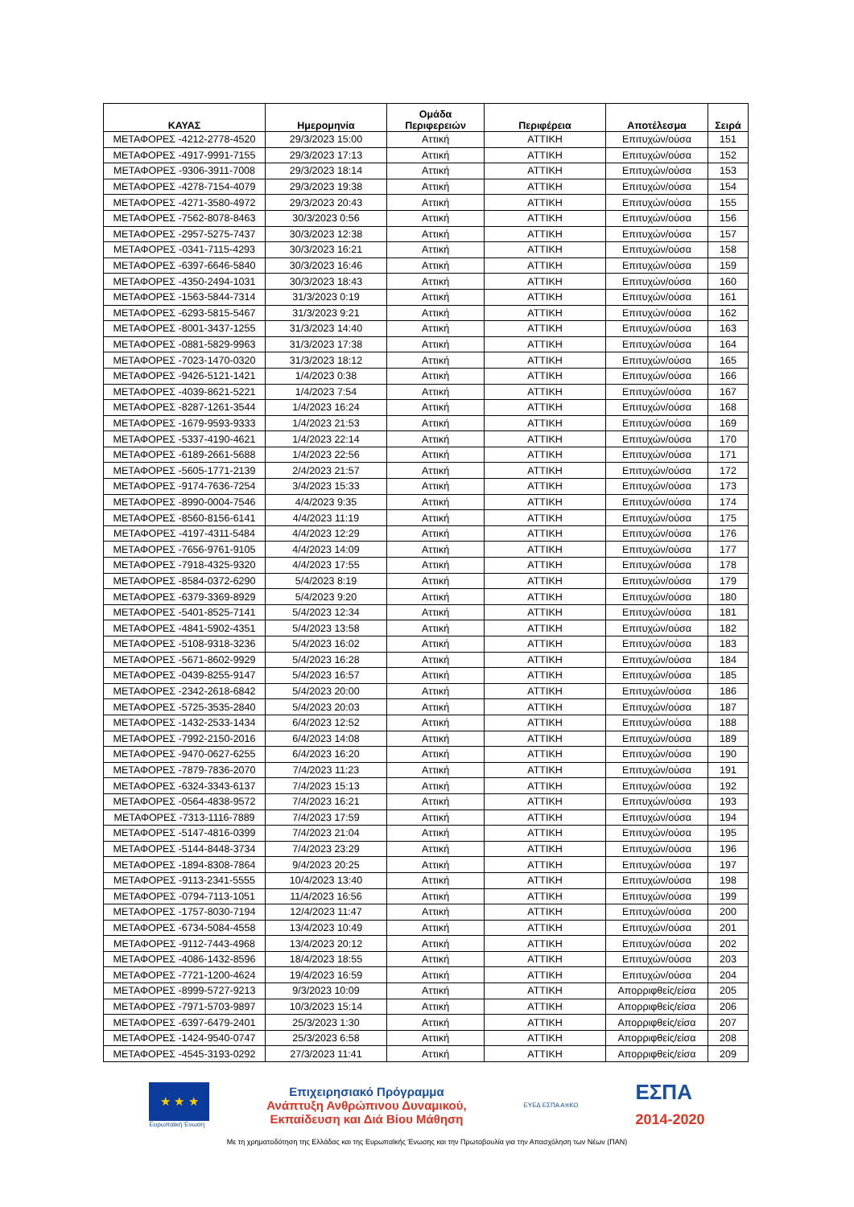| ΚΑΥΑΣ | Ημερομηνία | Ομάδα Περιφερειών | Περιφέρεια | Αποτέλεσμα | Σειρά |
| --- | --- | --- | --- | --- | --- |
| ΜΕΤΑΦΟΡΕΣ -4212-2778-4520 | 29/3/2023 15:00 | Αττική | ΑΤΤΙΚΗ | Επιτυχών/ούσα | 151 |
| ΜΕΤΑΦΟΡΕΣ -4917-9991-7155 | 29/3/2023 17:13 | Αττική | ΑΤΤΙΚΗ | Επιτυχών/ούσα | 152 |
| ΜΕΤΑΦΟΡΕΣ -9306-3911-7008 | 29/3/2023 18:14 | Αττική | ΑΤΤΙΚΗ | Επιτυχών/ούσα | 153 |
| ΜΕΤΑΦΟΡΕΣ -4278-7154-4079 | 29/3/2023 19:38 | Αττική | ΑΤΤΙΚΗ | Επιτυχών/ούσα | 154 |
| ΜΕΤΑΦΟΡΕΣ -4271-3580-4972 | 29/3/2023 20:43 | Αττική | ΑΤΤΙΚΗ | Επιτυχών/ούσα | 155 |
| ΜΕΤΑΦΟΡΕΣ -7562-8078-8463 | 30/3/2023 0:56 | Αττική | ΑΤΤΙΚΗ | Επιτυχών/ούσα | 156 |
| ΜΕΤΑΦΟΡΕΣ -2957-5275-7437 | 30/3/2023 12:38 | Αττική | ΑΤΤΙΚΗ | Επιτυχών/ούσα | 157 |
| ΜΕΤΑΦΟΡΕΣ -0341-7115-4293 | 30/3/2023 16:21 | Αττική | ΑΤΤΙΚΗ | Επιτυχών/ούσα | 158 |
| ΜΕΤΑΦΟΡΕΣ -6397-6646-5840 | 30/3/2023 16:46 | Αττική | ΑΤΤΙΚΗ | Επιτυχών/ούσα | 159 |
| ΜΕΤΑΦΟΡΕΣ -4350-2494-1031 | 30/3/2023 18:43 | Αττική | ΑΤΤΙΚΗ | Επιτυχών/ούσα | 160 |
| ΜΕΤΑΦΟΡΕΣ -1563-5844-7314 | 31/3/2023 0:19 | Αττική | ΑΤΤΙΚΗ | Επιτυχών/ούσα | 161 |
| ΜΕΤΑΦΟΡΕΣ -6293-5815-5467 | 31/3/2023 9:21 | Αττική | ΑΤΤΙΚΗ | Επιτυχών/ούσα | 162 |
| ΜΕΤΑΦΟΡΕΣ -8001-3437-1255 | 31/3/2023 14:40 | Αττική | ΑΤΤΙΚΗ | Επιτυχών/ούσα | 163 |
| ΜΕΤΑΦΟΡΕΣ -0881-5829-9963 | 31/3/2023 17:38 | Αττική | ΑΤΤΙΚΗ | Επιτυχών/ούσα | 164 |
| ΜΕΤΑΦΟΡΕΣ -7023-1470-0320 | 31/3/2023 18:12 | Αττική | ΑΤΤΙΚΗ | Επιτυχών/ούσα | 165 |
| ΜΕΤΑΦΟΡΕΣ -9426-5121-1421 | 1/4/2023 0:38 | Αττική | ΑΤΤΙΚΗ | Επιτυχών/ούσα | 166 |
| ΜΕΤΑΦΟΡΕΣ -4039-8621-5221 | 1/4/2023 7:54 | Αττική | ΑΤΤΙΚΗ | Επιτυχών/ούσα | 167 |
| ΜΕΤΑΦΟΡΕΣ -8287-1261-3544 | 1/4/2023 16:24 | Αττική | ΑΤΤΙΚΗ | Επιτυχών/ούσα | 168 |
| ΜΕΤΑΦΟΡΕΣ -1679-9593-9333 | 1/4/2023 21:53 | Αττική | ΑΤΤΙΚΗ | Επιτυχών/ούσα | 169 |
| ΜΕΤΑΦΟΡΕΣ -5337-4190-4621 | 1/4/2023 22:14 | Αττική | ΑΤΤΙΚΗ | Επιτυχών/ούσα | 170 |
| ΜΕΤΑΦΟΡΕΣ -6189-2661-5688 | 1/4/2023 22:56 | Αττική | ΑΤΤΙΚΗ | Επιτυχών/ούσα | 171 |
| ΜΕΤΑΦΟΡΕΣ -5605-1771-2139 | 2/4/2023 21:57 | Αττική | ΑΤΤΙΚΗ | Επιτυχών/ούσα | 172 |
| ΜΕΤΑΦΟΡΕΣ -9174-7636-7254 | 3/4/2023 15:33 | Αττική | ΑΤΤΙΚΗ | Επιτυχών/ούσα | 173 |
| ΜΕΤΑΦΟΡΕΣ -8990-0004-7546 | 4/4/2023 9:35 | Αττική | ΑΤΤΙΚΗ | Επιτυχών/ούσα | 174 |
| ΜΕΤΑΦΟΡΕΣ -8560-8156-6141 | 4/4/2023 11:19 | Αττική | ΑΤΤΙΚΗ | Επιτυχών/ούσα | 175 |
| ΜΕΤΑΦΟΡΕΣ -4197-4311-5484 | 4/4/2023 12:29 | Αττική | ΑΤΤΙΚΗ | Επιτυχών/ούσα | 176 |
| ΜΕΤΑΦΟΡΕΣ -7656-9761-9105 | 4/4/2023 14:09 | Αττική | ΑΤΤΙΚΗ | Επιτυχών/ούσα | 177 |
| ΜΕΤΑΦΟΡΕΣ -7918-4325-9320 | 4/4/2023 17:55 | Αττική | ΑΤΤΙΚΗ | Επιτυχών/ούσα | 178 |
| ΜΕΤΑΦΟΡΕΣ -8584-0372-6290 | 5/4/2023 8:19 | Αττική | ΑΤΤΙΚΗ | Επιτυχών/ούσα | 179 |
| ΜΕΤΑΦΟΡΕΣ -6379-3369-8929 | 5/4/2023 9:20 | Αττική | ΑΤΤΙΚΗ | Επιτυχών/ούσα | 180 |
| ΜΕΤΑΦΟΡΕΣ -5401-8525-7141 | 5/4/2023 12:34 | Αττική | ΑΤΤΙΚΗ | Επιτυχών/ούσα | 181 |
| ΜΕΤΑΦΟΡΕΣ -4841-5902-4351 | 5/4/2023 13:58 | Αττική | ΑΤΤΙΚΗ | Επιτυχών/ούσα | 182 |
| ΜΕΤΑΦΟΡΕΣ -5108-9318-3236 | 5/4/2023 16:02 | Αττική | ΑΤΤΙΚΗ | Επιτυχών/ούσα | 183 |
| ΜΕΤΑΦΟΡΕΣ -5671-8602-9929 | 5/4/2023 16:28 | Αττική | ΑΤΤΙΚΗ | Επιτυχών/ούσα | 184 |
| ΜΕΤΑΦΟΡΕΣ -0439-8255-9147 | 5/4/2023 16:57 | Αττική | ΑΤΤΙΚΗ | Επιτυχών/ούσα | 185 |
| ΜΕΤΑΦΟΡΕΣ -2342-2618-6842 | 5/4/2023 20:00 | Αττική | ΑΤΤΙΚΗ | Επιτυχών/ούσα | 186 |
| ΜΕΤΑΦΟΡΕΣ -5725-3535-2840 | 5/4/2023 20:03 | Αττική | ΑΤΤΙΚΗ | Επιτυχών/ούσα | 187 |
| ΜΕΤΑΦΟΡΕΣ -1432-2533-1434 | 6/4/2023 12:52 | Αττική | ΑΤΤΙΚΗ | Επιτυχών/ούσα | 188 |
| ΜΕΤΑΦΟΡΕΣ -7992-2150-2016 | 6/4/2023 14:08 | Αττική | ΑΤΤΙΚΗ | Επιτυχών/ούσα | 189 |
| ΜΕΤΑΦΟΡΕΣ -9470-0627-6255 | 6/4/2023 16:20 | Αττική | ΑΤΤΙΚΗ | Επιτυχών/ούσα | 190 |
| ΜΕΤΑΦΟΡΕΣ -7879-7836-2070 | 7/4/2023 11:23 | Αττική | ΑΤΤΙΚΗ | Επιτυχών/ούσα | 191 |
| ΜΕΤΑΦΟΡΕΣ -6324-3343-6137 | 7/4/2023 15:13 | Αττική | ΑΤΤΙΚΗ | Επιτυχών/ούσα | 192 |
| ΜΕΤΑΦΟΡΕΣ -0564-4838-9572 | 7/4/2023 16:21 | Αττική | ΑΤΤΙΚΗ | Επιτυχών/ούσα | 193 |
| ΜΕΤΑΦΟΡΕΣ -7313-1116-7889 | 7/4/2023 17:59 | Αττική | ΑΤΤΙΚΗ | Επιτυχών/ούσα | 194 |
| ΜΕΤΑΦΟΡΕΣ -5147-4816-0399 | 7/4/2023 21:04 | Αττική | ΑΤΤΙΚΗ | Επιτυχών/ούσα | 195 |
| ΜΕΤΑΦΟΡΕΣ -5144-8448-3734 | 7/4/2023 23:29 | Αττική | ΑΤΤΙΚΗ | Επιτυχών/ούσα | 196 |
| ΜΕΤΑΦΟΡΕΣ -1894-8308-7864 | 9/4/2023 20:25 | Αττική | ΑΤΤΙΚΗ | Επιτυχών/ούσα | 197 |
| ΜΕΤΑΦΟΡΕΣ -9113-2341-5555 | 10/4/2023 13:40 | Αττική | ΑΤΤΙΚΗ | Επιτυχών/ούσα | 198 |
| ΜΕΤΑΦΟΡΕΣ -0794-7113-1051 | 11/4/2023 16:56 | Αττική | ΑΤΤΙΚΗ | Επιτυχών/ούσα | 199 |
| ΜΕΤΑΦΟΡΕΣ -1757-8030-7194 | 12/4/2023 11:47 | Αττική | ΑΤΤΙΚΗ | Επιτυχών/ούσα | 200 |
| ΜΕΤΑΦΟΡΕΣ -6734-5084-4558 | 13/4/2023 10:49 | Αττική | ΑΤΤΙΚΗ | Επιτυχών/ούσα | 201 |
| ΜΕΤΑΦΟΡΕΣ -9112-7443-4968 | 13/4/2023 20:12 | Αττική | ΑΤΤΙΚΗ | Επιτυχών/ούσα | 202 |
| ΜΕΤΑΦΟΡΕΣ -4086-1432-8596 | 18/4/2023 18:55 | Αττική | ΑΤΤΙΚΗ | Επιτυχών/ούσα | 203 |
| ΜΕΤΑΦΟΡΕΣ -7721-1200-4624 | 19/4/2023 16:59 | Αττική | ΑΤΤΙΚΗ | Επιτυχών/ούσα | 204 |
| ΜΕΤΑΦΟΡΕΣ -8999-5727-9213 | 9/3/2023 10:09 | Αττική | ΑΤΤΙΚΗ | Απορριφθείς/είσα | 205 |
| ΜΕΤΑΦΟΡΕΣ -7971-5703-9897 | 10/3/2023 15:14 | Αττική | ΑΤΤΙΚΗ | Απορριφθείς/είσα | 206 |
| ΜΕΤΑΦΟΡΕΣ -6397-6479-2401 | 25/3/2023 1:30 | Αττική | ΑΤΤΙΚΗ | Απορριφθείς/είσα | 207 |
| ΜΕΤΑΦΟΡΕΣ -1424-9540-0747 | 25/3/2023 6:58 | Αττική | ΑΤΤΙΚΗ | Απορριφθείς/είσα | 208 |
| ΜΕΤΑΦΟΡΕΣ -4545-3193-0292 | 27/3/2023 11:41 | Αττική | ΑΤΤΙΚΗ | Απορριφθείς/είσα | 209 |
★ ★ ★
Ευρωπαϊκή Ένωση
Επιχειρησιακό Πρόγραμμα
Ανάπτυξη Ανθρώπινου Δυναμικού,
Εκπαίδευση και Διά Βίου Μάθηση
ΕΥΕΔ ΕΣΠΑ ΑπΚΟ
ΕΣΠΑ
2014-2020
Με τη χρηματοδότηση της Ελλάδας και της Ευρωπαϊκής Ένωσης και την Πρωτοβουλία για την Απασχόληση των Νέων (ΠΑΝ)